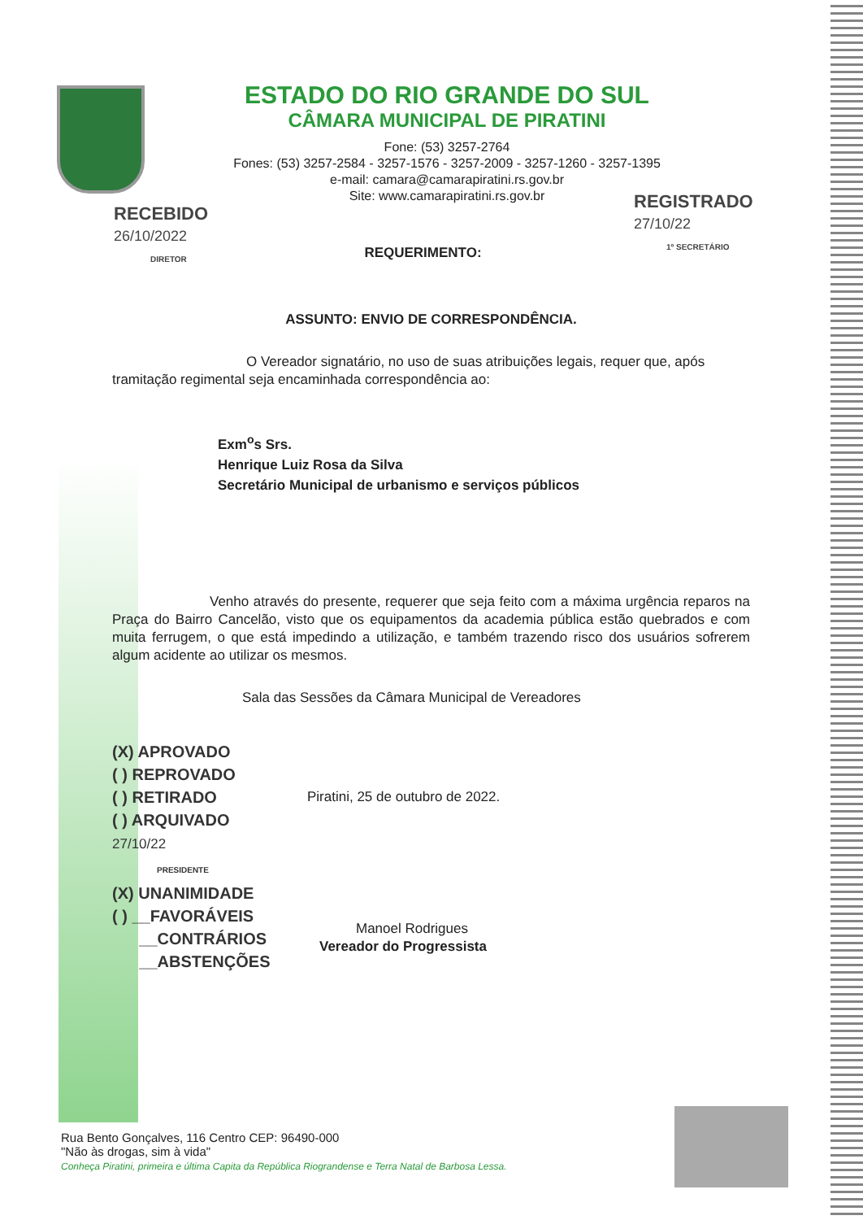ESTADO DO RIO GRANDE DO SUL
CÂMARA MUNICIPAL DE PIRATINI
Fone: (53) 3257-2764
Fones: (53) 3257-2584 - 3257-1576 - 3257-2009 - 3257-1260 - 3257-1395
e-mail: camara@camarapiratini.rs.gov.br
Site: www.camarapiratini.rs.gov.br
RECEBIDO
26/10/2022
DIRETOR
REGISTRADO
27/10/22
1º SECRETÁRIO
REQUERIMENTO:
ASSUNTO: ENVIO DE CORRESPONDÊNCIA.
O Vereador signatário, no uso de suas atribuições legais, requer que, após tramitação regimental seja encaminhada correspondência ao:
Exm<sup>o</sup>s Srs.
Henrique Luiz Rosa da Silva
Secretário Municipal de urbanismo e serviços públicos
Venho através do presente, requerer que seja feito com a máxima urgência reparos na Praça do Bairro Cancelão, visto que os equipamentos da academia pública estão quebrados e com muita ferrugem, o que está impedindo a utilização, e também trazendo risco dos usuários sofrerem algum acidente ao utilizar os mesmos.
Sala das Sessões da Câmara Municipal de Vereadores
Piratini, 25 de outubro de 2022.
Manoel Rodrigues
Vereador do Progressista
(X) APROVADO
( ) REPROVADO
( ) RETIRADO
( ) ARQUIVADO
27/10/22
PRESIDENTE
(X) UNANIMIDADE
( ) __FAVORÁVEIS
__CONTRÁRIOS
__ABSTENÇÕES
Rua Bento Gonçalves, 116 Centro CEP: 96490-000
"Não às drogas, sim à vida"
Conheça Piratini, primeira e última Capita da República Riograndense e Terra Natal de Barbosa Lessa.